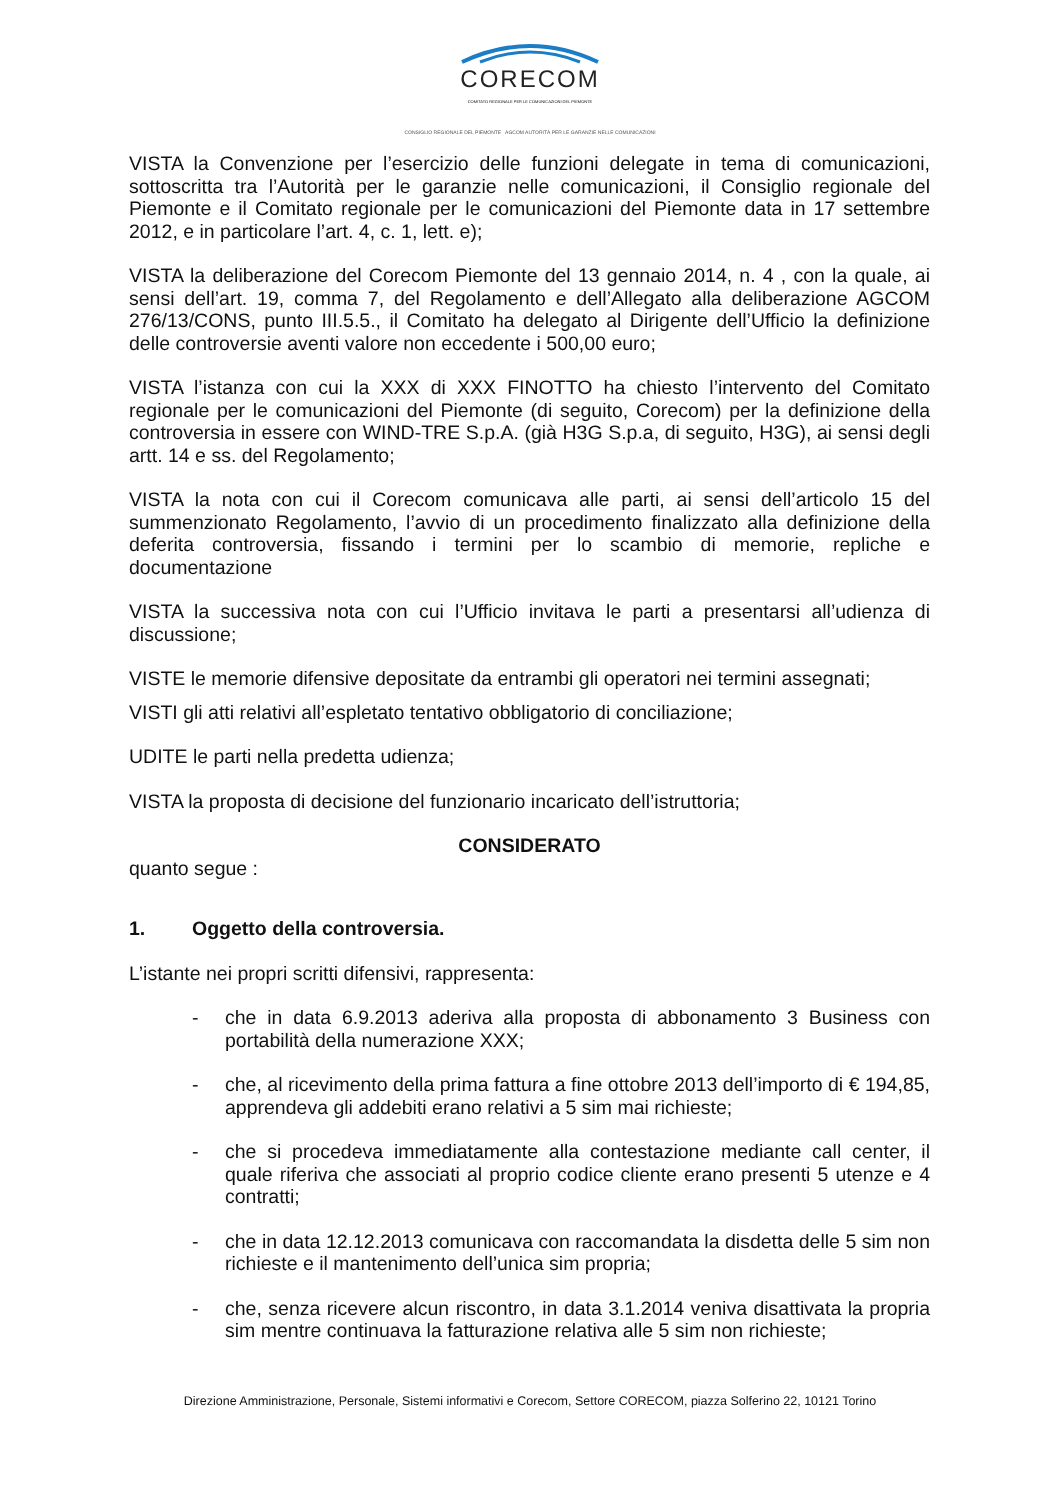CORECOM
COMITATO REGIONALE PER LE COMUNICAZIONI DEL PIEMONTE
CONSIGLIO REGIONALE DEL PIEMONTE AGCOM AUTORITÀ PER LE GARANZIE NELLE COMUNICAZIONI
VISTA la Convenzione per l’esercizio delle funzioni delegate in tema di comunicazioni, sottoscritta tra l’Autorità per le garanzie nelle comunicazioni, il Consiglio regionale del Piemonte e il Comitato regionale per le comunicazioni del Piemonte data in 17 settembre 2012, e in particolare l’art. 4, c. 1, lett. e);
VISTA la deliberazione del Corecom Piemonte del 13 gennaio 2014, n. 4 , con la quale, ai sensi dell’art. 19, comma 7, del Regolamento e dell’Allegato alla deliberazione AGCOM 276/13/CONS, punto III.5.5., il Comitato ha delegato al Dirigente dell’Ufficio la definizione delle controversie aventi valore non eccedente i 500,00 euro;
VISTA l’istanza con cui la XXX di XXX FINOTTO ha chiesto l’intervento del Comitato regionale per le comunicazioni del Piemonte (di seguito, Corecom) per la definizione della controversia in essere con WIND-TRE S.p.A. (già H3G S.p.a, di seguito, H3G), ai sensi degli artt. 14 e ss. del Regolamento;
VISTA la nota con cui il Corecom comunicava alle parti, ai sensi dell’articolo 15 del summenzionato Regolamento, l’avvio di un procedimento finalizzato alla definizione della deferita controversia, fissando i termini per lo scambio di memorie, repliche e documentazione
VISTA la successiva nota con cui l’Ufficio invitava le parti a presentarsi all’udienza di discussione;
VISTE le memorie difensive depositate da entrambi gli operatori nei termini assegnati;
VISTI gli atti relativi all’espletato tentativo obbligatorio di conciliazione;
UDITE le parti nella predetta udienza;
VISTA la proposta di decisione del funzionario incaricato dell’istruttoria;
CONSIDERATO
quanto segue :
1. Oggetto della controversia.
L’istante nei propri scritti difensivi, rappresenta:
- che in data 6.9.2013 aderiva alla proposta di abbonamento 3 Business con portabilità della numerazione XXX;
- che, al ricevimento della prima fattura a fine ottobre 2013 dell’importo di € 194,85, apprendeva gli addebiti erano relativi a 5 sim mai richieste;
- che si procedeva immediatamente alla contestazione mediante call center, il quale riferiva che associati al proprio codice cliente erano presenti 5 utenze e 4 contratti;
- che in data 12.12.2013 comunicava con raccomandata la disdetta delle 5 sim non richieste e il mantenimento dell’unica sim propria;
- che, senza ricevere alcun riscontro, in data 3.1.2014 veniva disattivata la propria sim mentre continuava la fatturazione relativa alle 5 sim non richieste;
Direzione Amministrazione, Personale, Sistemi informativi e Corecom, Settore CORECOM, piazza Solferino 22, 10121 Torino